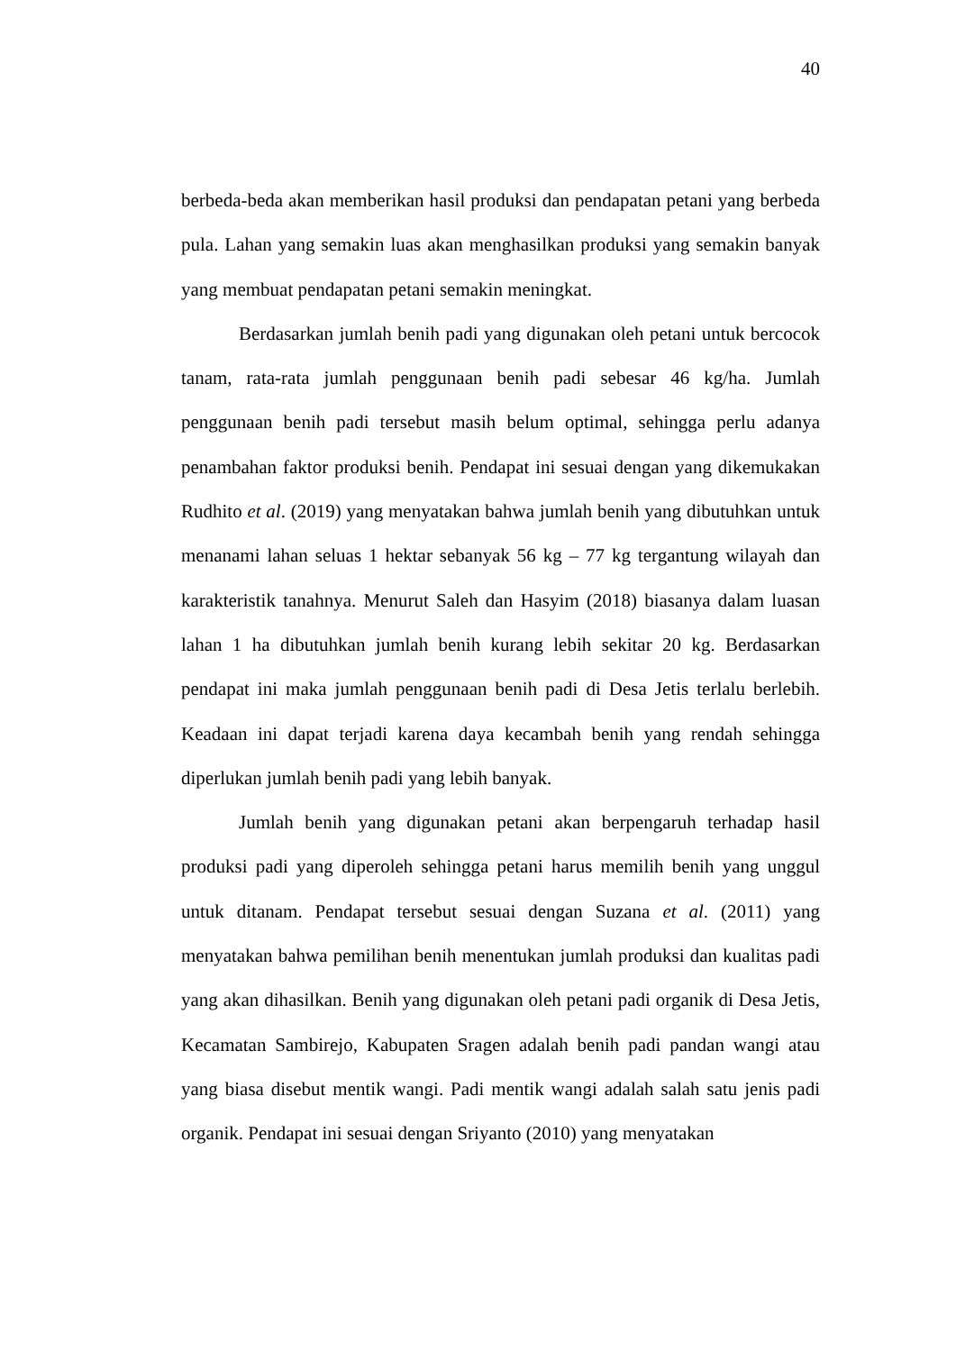40
berbeda-beda akan memberikan hasil produksi dan pendapatan petani yang berbeda pula. Lahan yang semakin luas akan menghasilkan produksi yang semakin banyak yang membuat pendapatan petani semakin meningkat.
Berdasarkan jumlah benih padi yang digunakan oleh petani untuk bercocok tanam, rata-rata jumlah penggunaan benih padi sebesar 46 kg/ha. Jumlah penggunaan benih padi tersebut masih belum optimal, sehingga perlu adanya penambahan faktor produksi benih. Pendapat ini sesuai dengan yang dikemukakan Rudhito et al. (2019) yang menyatakan bahwa jumlah benih yang dibutuhkan untuk menanami lahan seluas 1 hektar sebanyak 56 kg – 77 kg tergantung wilayah dan karakteristik tanahnya. Menurut Saleh dan Hasyim (2018) biasanya dalam luasan lahan 1 ha dibutuhkan jumlah benih kurang lebih sekitar 20 kg. Berdasarkan pendapat ini maka jumlah penggunaan benih padi di Desa Jetis terlalu berlebih. Keadaan ini dapat terjadi karena daya kecambah benih yang rendah sehingga diperlukan jumlah benih padi yang lebih banyak.
Jumlah benih yang digunakan petani akan berpengaruh terhadap hasil produksi padi yang diperoleh sehingga petani harus memilih benih yang unggul untuk ditanam. Pendapat tersebut sesuai dengan Suzana et al. (2011) yang menyatakan bahwa pemilihan benih menentukan jumlah produksi dan kualitas padi yang akan dihasilkan. Benih yang digunakan oleh petani padi organik di Desa Jetis, Kecamatan Sambirejo, Kabupaten Sragen adalah benih padi pandan wangi atau yang biasa disebut mentik wangi. Padi mentik wangi adalah salah satu jenis padi organik. Pendapat ini sesuai dengan Sriyanto (2010) yang menyatakan